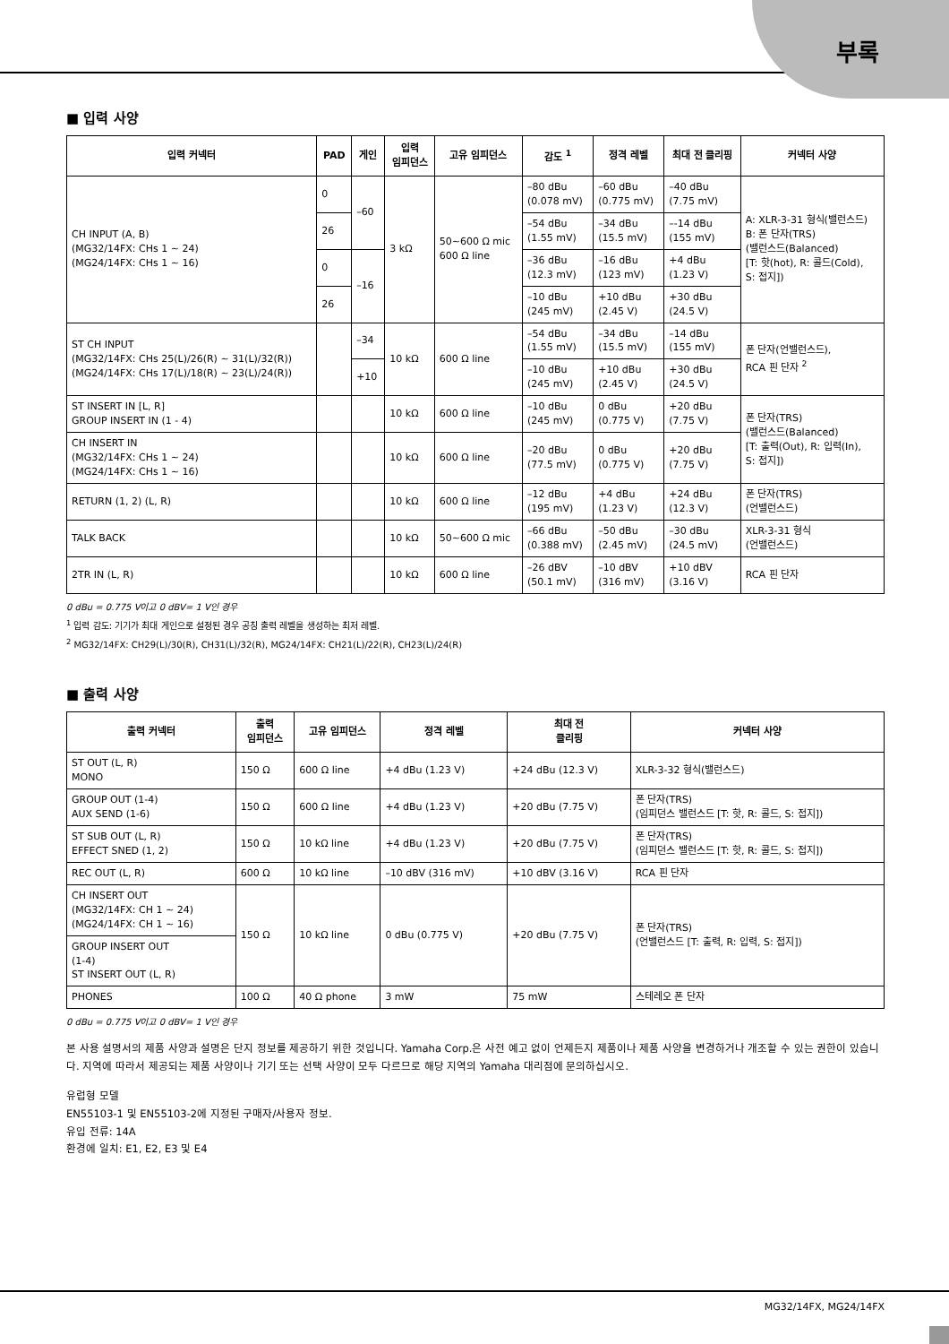부록
■ 입력 사양
| 입력 커넥터 | PAD | 게인 | 입력 임피던스 | 고유 임피던스 | 감도 <sup>1</sup> | 정격 레벨 | 최대 전 클리핑 | 커넥터 사양 |
| --- | --- | --- | --- | --- | --- | --- | --- | --- |
| CH INPUT (A, B) (MG32/14FX: CHs 1 ~ 24) (MG24/14FX: CHs 1 ~ 16) | 0 | –60 | 3 kΩ | 50~600 Ω mic 600 Ω line | –80 dBu (0.078 mV) | –60 dBu (0.775 mV) | –40 dBu (7.75 mV) | A: XLR-3-31 형식(밸런스드) B: 폰 단자(TRS) (밸런스드(Balanced) [T: 핫(hot), R: 콜드(Cold), S: 접지]) |
| | 26 | | | | –54 dBu (1.55 mV) | –34 dBu (15.5 mV) | –-14 dBu (155 mV) | |
| | 0 | –16 | | | –36 dBu (12.3 mV) | –16 dBu (123 mV) | +4 dBu (1.23 V) | |
| | 26 | | | | –10 dBu (245 mV) | +10 dBu (2.45 V) | +30 dBu (24.5 V) | |
| ST CH INPUT (MG32/14FX: CHs 25(L)/26(R) ~ 31(L)/32(R)) (MG24/14FX: CHs 17(L)/18(R) ~ 23(L)/24(R)) | | –34 | 10 kΩ | 600 Ω line | –54 dBu (1.55 mV) | –34 dBu (15.5 mV) | –14 dBu (155 mV) | 폰 단자(언밸런스드), RCA 핀 단자 <sup>2</sup> |
| | | +10 | | | –10 dBu (245 mV) | +10 dBu (2.45 V) | +30 dBu (24.5 V) | |
| ST INSERT IN [L, R] GROUP INSERT IN (1 - 4) | | | 10 kΩ | 600 Ω line | –10 dBu (245 mV) | 0 dBu (0.775 V) | +20 dBu (7.75 V) | 폰 단자(TRS) (밸런스드(Balanced) [T: 출력(Out), R: 입력(In), S: 접지]) |
| CH INSERT IN (MG32/14FX: CHs 1 ~ 24) (MG24/14FX: CHs 1 ~ 16) | | | 10 kΩ | 600 Ω line | –20 dBu (77.5 mV) | 0 dBu (0.775 V) | +20 dBu (7.75 V) | |
| RETURN (1, 2) (L, R) | | | 10 kΩ | 600 Ω line | –12 dBu (195 mV) | +4 dBu (1.23 V) | +24 dBu (12.3 V) | 폰 단자(TRS) (언밸런스드) |
| TALK BACK | | | 10 kΩ | 50~600 Ω mic | –66 dBu (0.388 mV) | –50 dBu (2.45 mV) | –30 dBu (24.5 mV) | XLR-3-31 형식 (언밸런스드) |
| 2TR IN (L, R) | | | 10 kΩ | 600 Ω line | –26 dBV (50.1 mV) | –10 dBV (316 mV) | +10 dBV (3.16 V) | RCA 핀 단자 |
0 dBu = 0.775 V이고 0 dBV= 1 V인 경우
<sup>1</sup> 입력 감도: 기기가 최대 게인으로 설정된 경우 공칭 출력 레벨을 생성하는 최저 레벨.
<sup>2</sup> MG32/14FX: CH29(L)/30(R), CH31(L)/32(R), MG24/14FX: CH21(L)/22(R), CH23(L)/24(R)
■ 출력 사양
| 출력 커넥터 | 출력 임피던스 | 고유 임피던스 | 정격 레벨 | 최대 전 클리핑 | 커넥터 사양 |
| --- | --- | --- | --- | --- | --- |
| ST OUT (L, R) MONO | 150 Ω | 600 Ω line | +4 dBu (1.23 V) | +24 dBu (12.3 V) | XLR-3-32 형식(밸런스드) |
| GROUP OUT (1-4) AUX SEND (1-6) | 150 Ω | 600 Ω line | +4 dBu (1.23 V) | +20 dBu (7.75 V) | 폰 단자(TRS) (임피던스 밸런스드 [T: 핫, R: 콜드, S: 접지]) |
| ST SUB OUT (L, R) EFFECT SNED (1, 2) | 150 Ω | 10 kΩ line | +4 dBu (1.23 V) | +20 dBu (7.75 V) | 폰 단자(TRS) (임피던스 밸런스드 [T: 핫, R: 콜드, S: 접지]) |
| REC OUT (L, R) | 600 Ω | 10 kΩ line | –10 dBV (316 mV) | +10 dBV (3.16 V) | RCA 핀 단자 |
| CH INSERT OUT (MG32/14FX: CH 1 ~ 24) (MG24/14FX: CH 1 ~ 16) | 150 Ω | 10 kΩ line | 0 dBu (0.775 V) | +20 dBu (7.75 V) | 폰 단자(TRS) (언밸런스드 [T: 출력, R: 입력, S: 접지]) |
| GROUP INSERT OUT (1-4) ST INSERT OUT (L, R) | | | | | |
| PHONES | 100 Ω | 40 Ω phone | 3 mW | 75 mW | 스테레오 폰 단자 |
0 dBu = 0.775 V이고 0 dBV= 1 V인 경우
본 사용 설명서의 제품 사양과 설명은 단지 정보를 제공하기 위한 것입니다. Yamaha Corp.은 사전 예고 없이 언제든지 제품이나 제품 사양을 변경하거나 개조할 수 있는 권한이 있습니다. 지역에 따라서 제공되는 제품 사양이나 기기 또는 선택 사양이 모두 다르므로 해당 지역의 Yamaha 대리점에 문의하십시오.
유럽형 모델
EN55103-1 및 EN55103-2에 지정된 구매자/사용자 정보.
유입 전류: 14A
환경에 일치: E1, E2, E3 및 E4
MG32/14FX, MG24/14FX